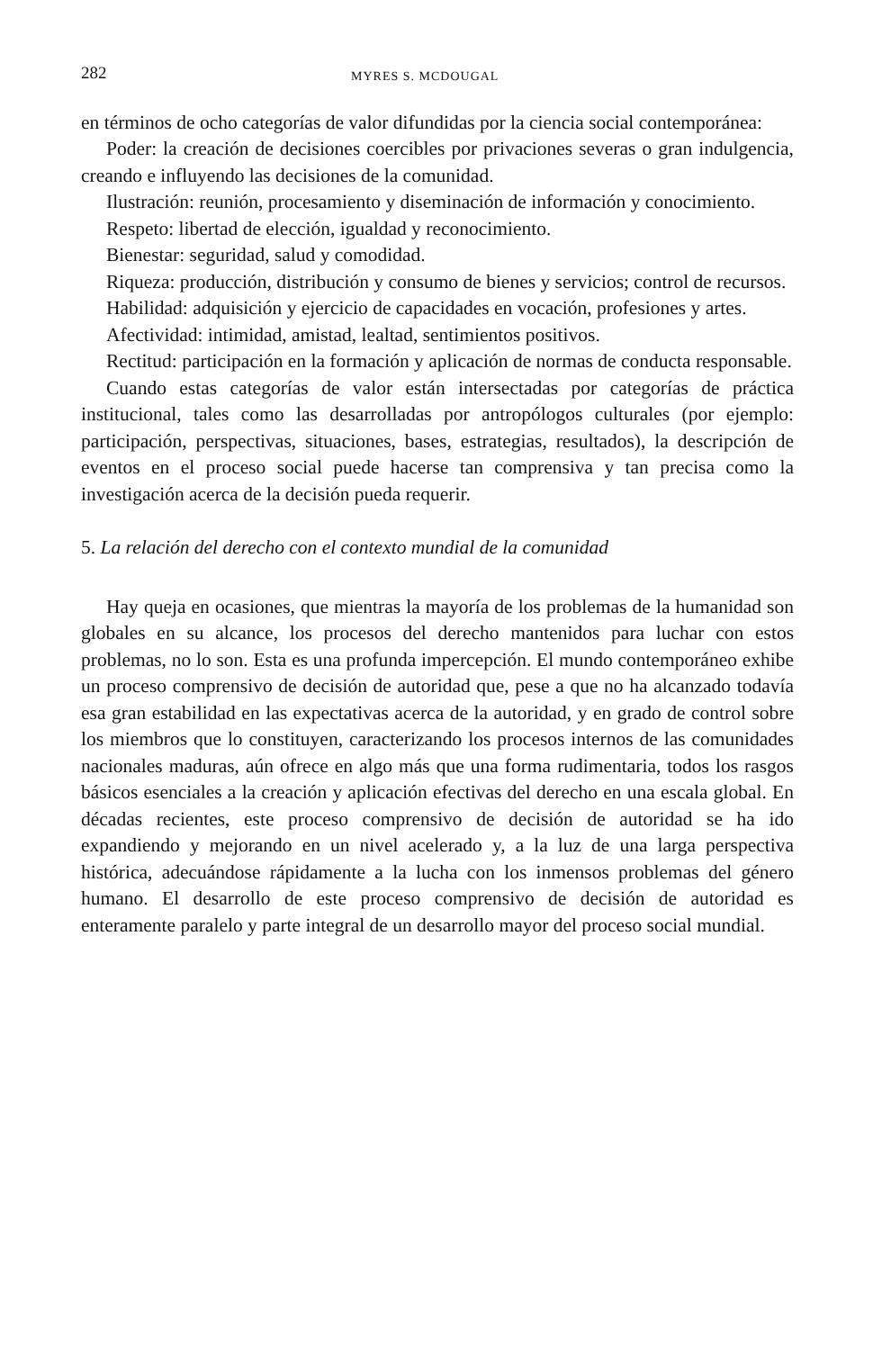282 MYRES S. MCDOUGAL
en términos de ocho categorías de valor difundidas por la ciencia social contemporánea:
Poder: la creación de decisiones coercibles por privaciones severas o gran indulgencia, creando e influyendo las decisiones de la comunidad.
Ilustración: reunión, procesamiento y diseminación de información y conocimiento.
Respeto: libertad de elección, igualdad y reconocimiento.
Bienestar: seguridad, salud y comodidad.
Riqueza: producción, distribución y consumo de bienes y servicios; control de recursos.
Habilidad: adquisición y ejercicio de capacidades en vocación, profesiones y artes.
Afectividad: intimidad, amistad, lealtad, sentimientos positivos.
Rectitud: participación en la formación y aplicación de normas de conducta responsable.
Cuando estas categorías de valor están intersectadas por categorías de práctica institucional, tales como las desarrolladas por antropólogos culturales (por ejemplo: participación, perspectivas, situaciones, bases, estrategias, resultados), la descripción de eventos en el proceso social puede hacerse tan comprensiva y tan precisa como la investigación acerca de la decisión pueda requerir.
5. La relación del derecho con el contexto mundial de la comunidad
Hay queja en ocasiones, que mientras la mayoría de los problemas de la humanidad son globales en su alcance, los procesos del derecho mantenidos para luchar con estos problemas, no lo son. Esta es una profunda impercepción. El mundo contemporáneo exhibe un proceso comprensivo de decisión de autoridad que, pese a que no ha alcanzado todavía esa gran estabilidad en las expectativas acerca de la autoridad, y en grado de control sobre los miembros que lo constituyen, caracterizando los procesos internos de las comunidades nacionales maduras, aún ofrece en algo más que una forma rudimentaria, todos los rasgos básicos esenciales a la creación y aplicación efectivas del derecho en una escala global. En décadas recientes, este proceso comprensivo de decisión de autoridad se ha ido expandiendo y mejorando en un nivel acelerado y, a la luz de una larga perspectiva histórica, adecuándose rápidamente a la lucha con los inmensos problemas del género humano. El desarrollo de este proceso comprensivo de decisión de autoridad es enteramente paralelo y parte integral de un desarrollo mayor del proceso social mundial.